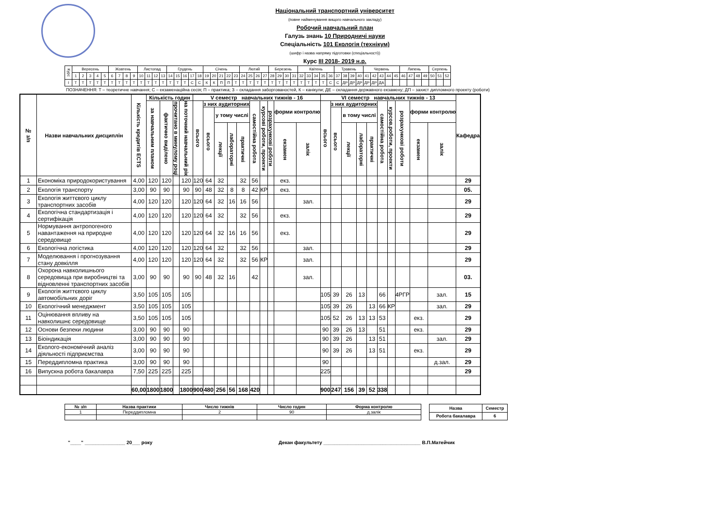Національний транспортний університет
(повне найменування вищого навчального закладу)
Робочий навчальний план
Галузь знань 10 Природничі науки
Спеціальність 101 Екологія (технікум)
(шифр і назва напряму підготовки (спеціальності))
Курс III 2018- 2019 н.р.
| Курс | Вересень | | | | | Жовтень | | | | Листопад | | | | Грудень | | | | | Січень | | | | | Лютий | | | | Березень | | | | Квітень | | | | | Травень | | | | Червень | | | | | Липень | | | | Серпень | | |
| --- | --- | --- | --- | --- | --- | --- | --- | --- | --- | --- | --- | --- | --- | --- | --- | --- | --- | --- | --- | --- | --- | --- | --- | --- | --- | --- | --- | --- | --- | --- | --- | --- | --- | --- | --- | --- | --- | --- | --- | --- | --- | --- | --- | --- | --- | --- | --- | --- | --- | --- | --- | --- |
| | 1 | 2 | 3 | 4 | 5 | 6 | 7 | 8 | 9 | 10 | 11 | 12 | 13 | 14 | 15 | 16 | 17 | 18 | 19 | 20 | 21 | 22 | 23 | 24 | 25 | 26 | 27 | 28 | 29 | 30 | 31 | 32 | 33 | 34 | 35 | 36 | 37 | 38 | 39 | 40 | 41 | 42 | 43 | 44 | 45 | 46 | 47 | 48 | 49 | 50 | 51 | 52 |
| I | Т | Т | Т | Т | Т | Т | Т | Т | Т | Т | Т | Т | Т | Т | Т | Т | С | С | К | К | П | П | Т | Т | Т | Т | Т | Т | Т | Т | Т | Т | Т | Т | Т | С | С | ДР | ДР | ДР | ДР | ДР | ДА | | | | | | | | | |
ПОЗНАЧЕННЯ: Т – теоретичне навчання; С – екзаменаційна сесія; П – практика; З – складання заборгованостей, К – канікули; ДЕ – складання державного екзамену; ДП – захист дипломного проекту (роботи)
| № з/п | Назви навчальних дисциплін | Кількість кредитів ECTS | Кількість годин | | | | V семестр навчальних тижнів - 16 | | | | | | | | | | VI семестр навчальних тижнів - 13 | | | | | | | | | | Кафедра |
| --- | --- | --- | --- | --- | --- | --- | --- | --- | --- | --- | --- | --- | --- | --- | --- | --- | --- | --- | --- | --- | --- | --- | --- | --- | --- | --- | --- |
| | | | за навчальним планом | фактично виділено | прочитано в минулому році | на поточний навчальний рік | всього | з них аудиторних | | | | самостійна робота | курсові роботи, проекти | розрахункові роботи | форми контролю | | всього | з них аудиторних | | | | самостійна робота | курсов.роботи, проекти | розрахункові роботи | форми контролю | | |
| | | | | | | | | всього | у тому числі | | | | | | | | | всього | в тому числі | | | | | | | | |
| | | | | | | | | | лекції | лабораторні | практичні | | | | екзамен | залік | | | лекції | лабораторні | практичні | | | | екзамен | залік | |
| 1 | Економіка природокористування | 4,00 | 120 | 120 | | 120 | 120 | 64 | 32 | | 32 | 56 | | | екз. | | | | | | | | | | | | 29 |
| 2 | Екологія транспорту | 3,00 | 90 | 90 | | 90 | 90 | 48 | 32 | 8 | 8 | 42 | КР | | екз. | | | | | | | | | | | | 05. |
| 3 | Екологія життєвого циклу транспортних засобів | 4,00 | 120 | 120 | | 120 | 120 | 64 | 32 | 16 | 16 | 56 | | | | зал. | | | | | | | | | | | 29 |
| 4 | Екологічна стандартизація і сертифікація | 4,00 | 120 | 120 | | 120 | 120 | 64 | 32 | | 32 | 56 | | | екз. | | | | | | | | | | | | 29 |
| 5 | Нормування антропогеного навантаження на природне середовище | 4,00 | 120 | 120 | | 120 | 120 | 64 | 32 | 16 | 16 | 56 | | | екз. | | | | | | | | | | | | 29 |
| 6 | Екологічна логістика | 4,00 | 120 | 120 | | 120 | 120 | 64 | 32 | | 32 | 56 | | | | зал. | | | | | | | | | | | 29 |
| 7 | Моделювання і прогнозування стану довкілля | 4,00 | 120 | 120 | | 120 | 120 | 64 | 32 | | 32 | 56 | КР | | | зал. | | | | | | | | | | | 29 |
| 8 | Охорона навколишнього середовища при виробництві та відновленні транспортних засобів | 3,00 | 90 | 90 | | 90 | 90 | 48 | 32 | 16 | | 42 | | | | зал. | | | | | | | | | | | 03. |
| 9 | Екологія життєвого циклу автомобільних доріг | 3,50 | 105 | 105 | | 105 | | | | | | | | | | | 105 | 39 | 26 | 13 | | 66 | | 4РГР | | зал. | 15 |
| 10 | Екологічний менеджмент | 3,50 | 105 | 105 | | 105 | | | | | | | | | | | 105 | 39 | 26 | | 13 | 66 | КР | | | зал. | 29 |
| 11 | Оцінювання впливу на навколишнє середовище | 3,50 | 105 | 105 | | 105 | | | | | | | | | | | 105 | 52 | 26 | 13 | 13 | 53 | | | екз. | | 29 |
| 12 | Основи безпеки людини | 3,00 | 90 | 90 | | 90 | | | | | | | | | | | 90 | 39 | 26 | 13 | | 51 | | | екз. | | 29 |
| 13 | Біоіндикація | 3,00 | 90 | 90 | | 90 | | | | | | | | | | | 90 | 39 | 26 | | 13 | 51 | | | | зал. | 29 |
| 14 | Еколого-економічний аналіз діяльності підприємства | 3,00 | 90 | 90 | | 90 | | | | | | | | | | | 90 | 39 | 26 | | 13 | 51 | | | екз. | | 29 |
| 15 | Переддипломна практика | 3,00 | 90 | 90 | | 90 | | | | | | | | | | | 90 | | | | | | | | | д.зал. | 29 |
| 16 | Випускна робота бакалавра | 7,50 | 225 | 225 | | 225 | | | | | | | | | | | 225 | | | | | | | | | | 29 |
| | | 60,00 | 1800 | 1800 | | 1800 | 900 | 480 | 256 | 56 | 168 | 420 | | | | | 900 | 247 | 156 | 39 | 52 | 338 | | | | | |
| № з/п | Назва практики | Число тижнів | Число годин | Форма контролю |
| --- | --- | --- | --- | --- |
| 1 | Переддипломна | 2 | 90 | д.залік |
| Назва | Семестр |
| --- | --- |
| Робота бакалавра | 6 |
"____" _______________ 20___ року Декан факультету ____________________________________ В.П.Матейчик